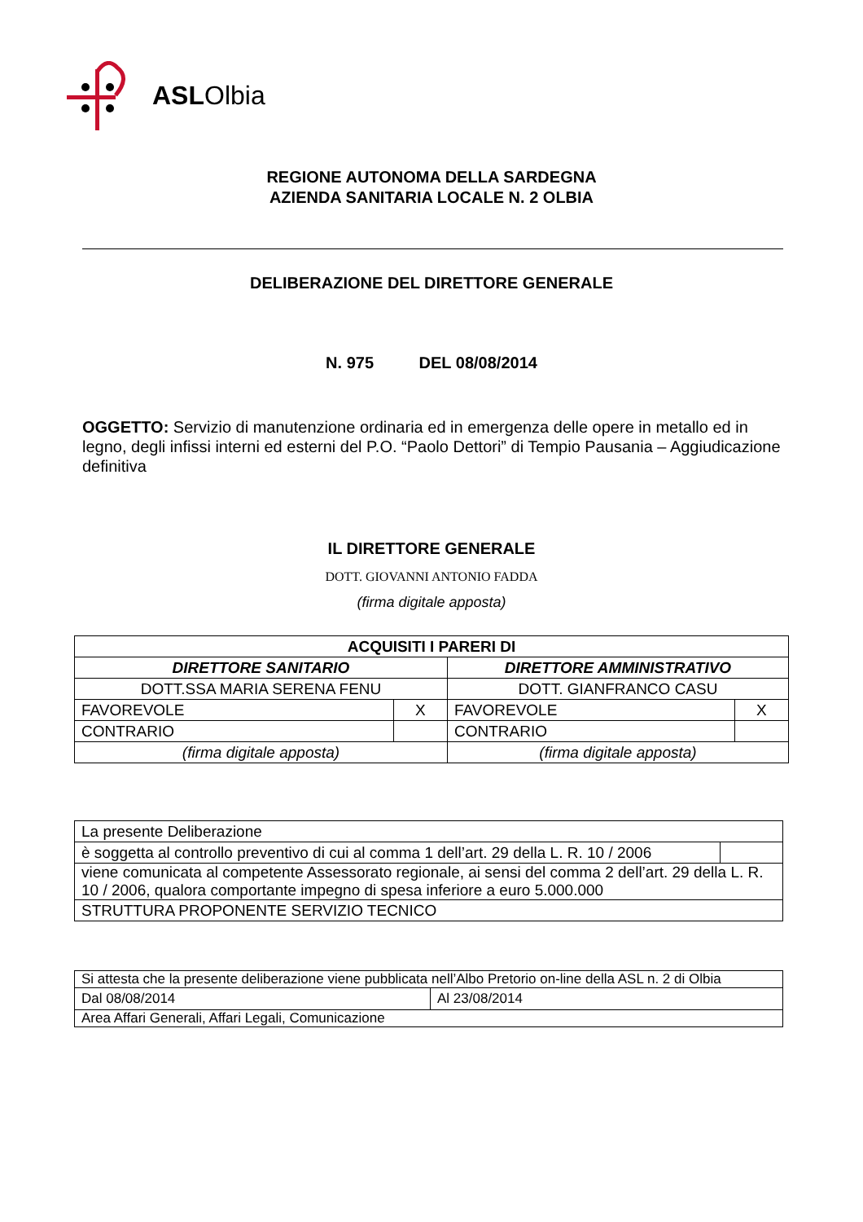ASLOlbia
REGIONE AUTONOMA DELLA SARDEGNA
AZIENDA SANITARIA LOCALE N. 2 OLBIA
DELIBERAZIONE DEL DIRETTORE GENERALE
N. 975 DEL 08/08/2014
OGGETTO: Servizio di manutenzione ordinaria ed in emergenza delle opere in metallo ed in legno, degli infissi interni ed esterni del P.O. “Paolo Dettori” di Tempio Pausania – Aggiudicazione definitiva
IL DIRETTORE GENERALE
DOTT. GIOVANNI ANTONIO FADDA
(firma digitale apposta)
| ACQUISITI I PARERI DI | | | |
| DIRETTORE SANITARIO | | DIRETTORE AMMINISTRATIVO | |
| DOTT.SSA MARIA SERENA FENU | | DOTT. GIANFRANCO CASU | |
| FAVOREVOLE | X | FAVOREVOLE | X |
| CONTRARIO | | CONTRARIO | |
| (firma digitale apposta) | | (firma digitale apposta) | |
| La presente Deliberazione | |
| è soggetta al controllo preventivo di cui al comma 1 dell’art. 29 della L. R. 10 / 2006 | |
| viene comunicata al competente Assessorato regionale, ai sensi del comma 2 dell’art. 29 della L. R. 10 / 2006, qualora comportante impegno di spesa inferiore a euro 5.000.000 | |
| STRUTTURA PROPONENTE SERVIZIO TECNICO | |
| Si attesta che la presente deliberazione viene pubblicata nell’Albo Pretorio on-line della ASL n. 2 di Olbia | |
| Dal 08/08/2014 | Al 23/08/2014 |
| Area Affari Generali, Affari Legali, Comunicazione | |